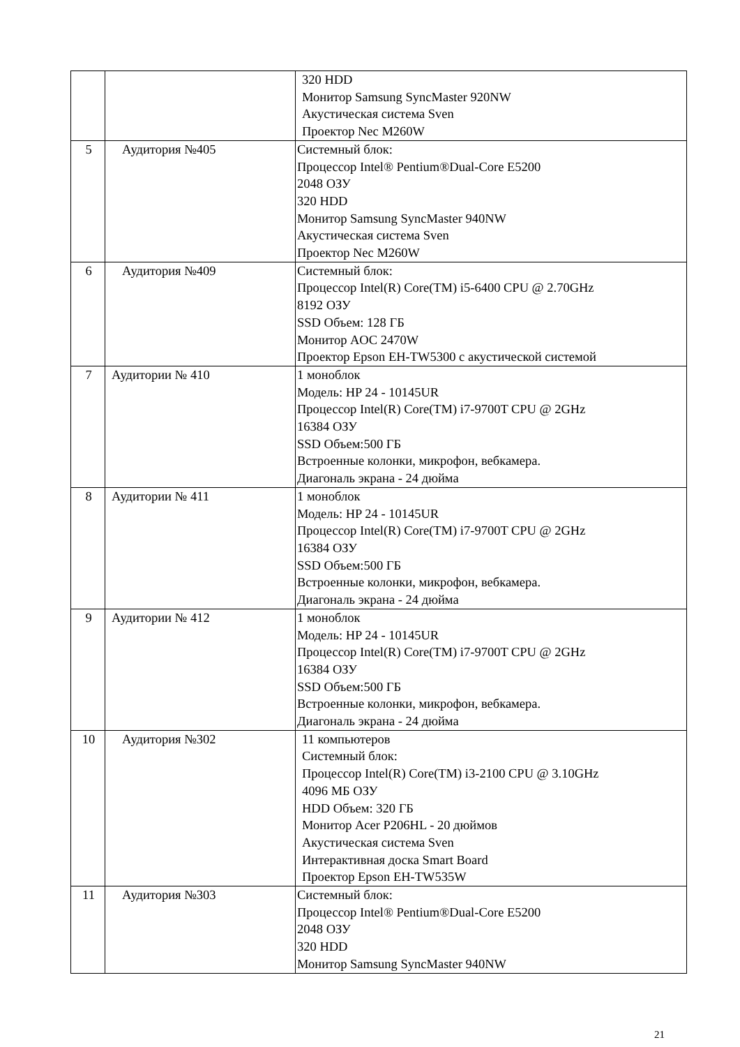| | | 320 HDD Монитор Samsung SyncMaster 920NW Акустическая система Sven Проектор Nec M260W |
| 5 | Аудитория №405 | Системный блок: Процессор Intel® Pentium®Dual-Core E5200 2048 ОЗУ 320 HDD Монитор Samsung SyncMaster 940NW Акустическая система Sven Проектор Nec M260W |
| 6 | Аудитория №409 | Системный блок: Процессор Intel(R) Core(TM) i5-6400 CPU @ 2.70GHz 8192 ОЗУ SSD Объем: 128 ГБ Монитор AOC 2470W Проектор Epson EH-TW5300 с акустической системой |
| 7 | Аудитории № 410 | 1 моноблок Модель: HP 24 - 10145UR Процессор Intel(R) Core(TM) i7-9700T CPU @ 2GHz 16384 ОЗУ SSD Объем:500 ГБ Встроенные колонки, микрофон, вебкамера. Диагональ экрана - 24 дюйма |
| 8 | Аудитории № 411 | 1 моноблок Модель: HP 24 - 10145UR Процессор Intel(R) Core(TM) i7-9700T CPU @ 2GHz 16384 ОЗУ SSD Объем:500 ГБ Встроенные колонки, микрофон, вебкамера. Диагональ экрана - 24 дюйма |
| 9 | Аудитории № 412 | 1 моноблок Модель: HP 24 - 10145UR Процессор Intel(R) Core(TM) i7-9700T CPU @ 2GHz 16384 ОЗУ SSD Объем:500 ГБ Встроенные колонки, микрофон, вебкамера. Диагональ экрана - 24 дюйма |
| 10 | Аудитория №302 | 11 компьютеров Системный блок: Процессор Intel(R) Core(TM) i3-2100 CPU @ 3.10GHz 4096 МБ ОЗУ HDD Объем: 320 ГБ Монитор Acer P206HL - 20 дюймов Акустическая система Sven Интерактивная доска Smart Board Проектор Epson EH-TW535W |
| 11 | Аудитория №303 | Системный блок: Процессор Intel® Pentium®Dual-Core E5200 2048 ОЗУ 320 HDD Монитор Samsung SyncMaster 940NW |
21